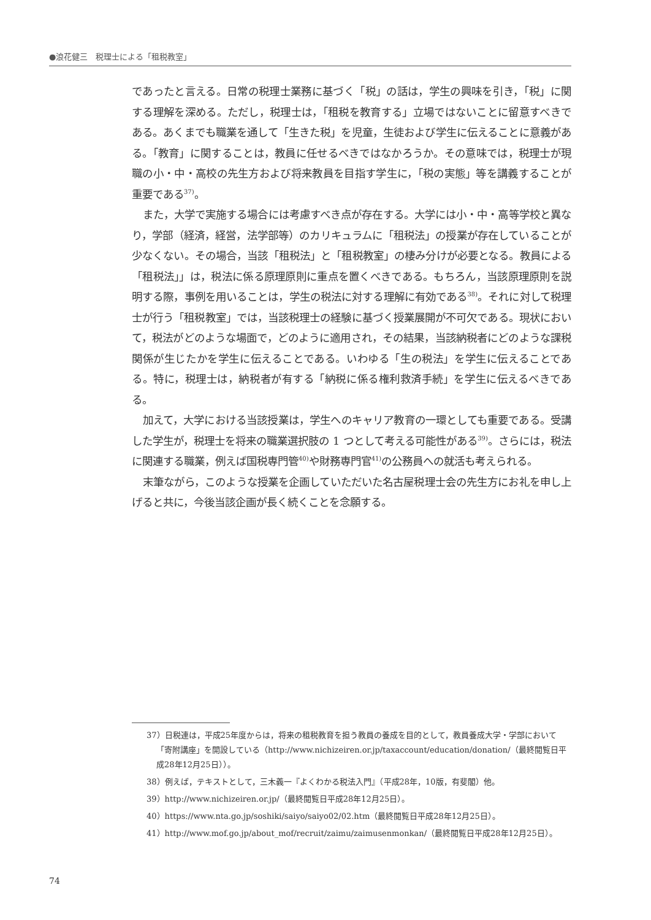●浪花健三　税理士による「租税教室」
であったと言える。日常の税理士業務に基づく「税」の話は，学生の興味を引き，「税」に関する理解を深める。ただし，税理士は，「租税を教育する」立場ではないことに留意すべきである。あくまでも職業を通して「生きた税」を児童，生徒および学生に伝えることに意義がある。「教育」に関することは，教員に任せるべきではなかろうか。その意味では，税理士が現職の小・中・高校の先生方および将来教員を目指す学生に，「税の実態」等を講義することが重要である<sup>37)</sup>。
また，大学で実施する場合には考慮すべき点が存在する。大学には小・中・高等学校と異なり，学部（経済，経営，法学部等）のカリキュラムに「租税法」の授業が存在していることが少なくない。その場合，当該「租税法」と「租税教室」の棲み分けが必要となる。教員による「租税法」」は，税法に係る原理原則に重点を置くべきである。もちろん，当該原理原則を説明する際，事例を用いることは，学生の税法に対する理解に有効である<sup>38)</sup>。それに対して税理士が行う「租税教室」では，当該税理士の経験に基づく授業展開が不可欠である。現状において，税法がどのような場面で，どのように適用され，その結果，当該納税者にどのような課税関係が生じたかを学生に伝えることである。いわゆる「生の税法」を学生に伝えることである。特に，税理士は，納税者が有する「納税に係る権利救済手続」を学生に伝えるべきである。
加えて，大学における当該授業は，学生へのキャリア教育の一環としても重要である。受講した学生が，税理士を将来の職業選択肢の 1 つとして考える可能性がある<sup>39)</sup>。さらには，税法に関連する職業，例えば国税専門管<sup>40)</sup>や財務専門官<sup>41)</sup>の公務員への就活も考えられる。
末筆ながら，このような授業を企画していただいた名古屋税理士会の先生方にお礼を申し上げると共に，今後当該企画が長く続くことを念願する。
37）日税連は，平成25年度からは，将来の租税教育を担う教員の養成を目的として，教員養成大学・学部において「寄附講座」を開設している（http://www.nichizeiren.or.jp/taxaccount/education/donation/（最終閲覧日平成28年12月25日））。
38）例えば，テキストとして，三木義一『よくわかる税法入門』（平成28年，10版，有斐閣）他。
39）http://www.nichizeiren.or.jp/（最終閲覧日平成28年12月25日）。
40）https://www.nta.go.jp/soshiki/saiyo/saiyo02/02.htm（最終閲覧日平成28年12月25日）。
41）http://www.mof.go.jp/about_mof/recruit/zaimu/zaimusenmonkan/（最終閲覧日平成28年12月25日）。
74